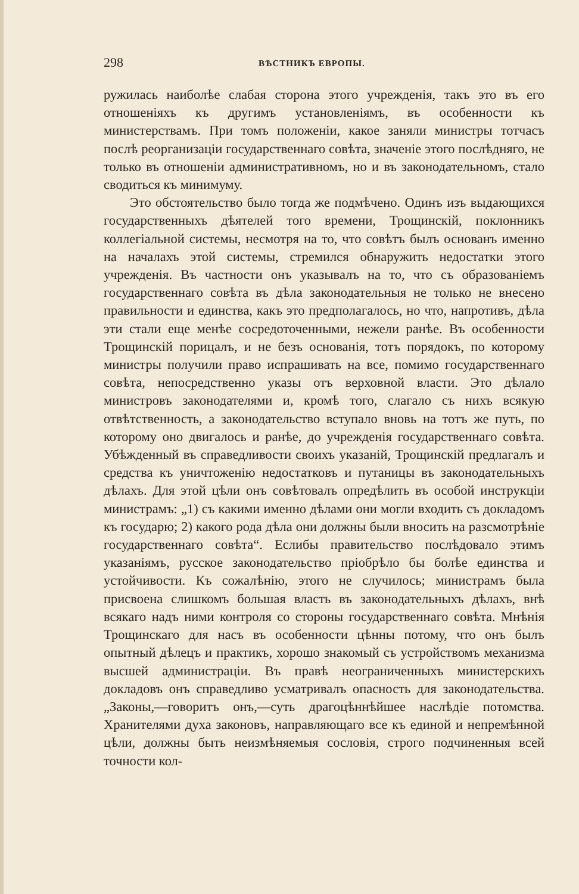298 ВѢСТНИКЪ ЕВРОПЫ.
ружилась наиболѣе слабая сторона этого учрежденія, такъ это въ его отношеніяхъ къ другимъ установленіямъ, въ особенности къ министерствамъ. При томъ положеніи, какое заняли министры тотчасъ послѣ реорганизаціи государственнаго совѣта, значеніе этого послѣдняго, не только въ отношеніи административномъ, но и въ законодательномъ, стало сводиться къ минимуму.
Это обстоятельство было тогда же подмѣчено. Одинъ изъ выдающихся государственныхъ дѣятелей того времени, Трощинскій, поклонникъ коллегіальной системы, несмотря на то, что совѣтъ былъ основанъ именно на началахъ этой системы, стремился обнаружить недостатки этого учрежденія. Въ частности онъ указывалъ на то, что съ образованіемъ государственнаго совѣта въ дѣла законодательныя не только не внесено правильности и единства, какъ это предполагалось, но что, напротивъ, дѣла эти стали еще менѣе сосредоточенными, нежели ранѣе. Въ особенности Трощинскій порицалъ, и не безъ основанія, тотъ порядокъ, по которому министры получили право испрашивать на все, помимо государственнаго совѣта, непосредственно указы отъ верховной власти. Это дѣлало министровъ законодателями и, кромѣ того, слагало съ нихъ всякую отвѣтственность, а законодательство вступало вновь на тотъ же путь, по которому оно двигалось и ранѣе, до учрежденія государственнаго совѣта. Убѣжденный въ справедливости своихъ указаній, Трощинскій предлагалъ и средства къ уничтоженію недостатковъ и путаницы въ законодательныхъ дѣлахъ. Для этой цѣли онъ совѣтовалъ опредѣлить въ особой инструкціи министрамъ: „1) съ какими именно дѣлами они могли входить съ докладомъ къ государю; 2) какого рода дѣла они должны были вносить на разсмотрѣніе государственнаго совѣта“. Еслибы правительство послѣдовало этимъ указаніямъ, русское законодательство пріобрѣло бы болѣе единства и устойчивости. Къ сожалѣнію, этого не случилось; министрамъ была присвоена слишкомъ большая власть въ законодательныхъ дѣлахъ, внѣ всякаго надъ ними контроля со стороны государственнаго совѣта. Мнѣнія Трощинскаго для насъ въ особенности цѣнны потому, что онъ былъ опытный дѣлецъ и практикъ, хорошо знакомый съ устройствомъ механизма высшей администраціи. Въ правѣ неограниченныхъ министерскихъ докладовъ онъ справедливо усматривалъ опасность для законодательства. „Законы,—говоритъ онъ,—суть драгоцѣннѣйшее наслѣдіе потомства. Хранителями духа законовъ, направляющаго все къ единой и непремѣнной цѣли, должны быть неизмѣняемыя сословія, строго подчиненныя всей точности кол-